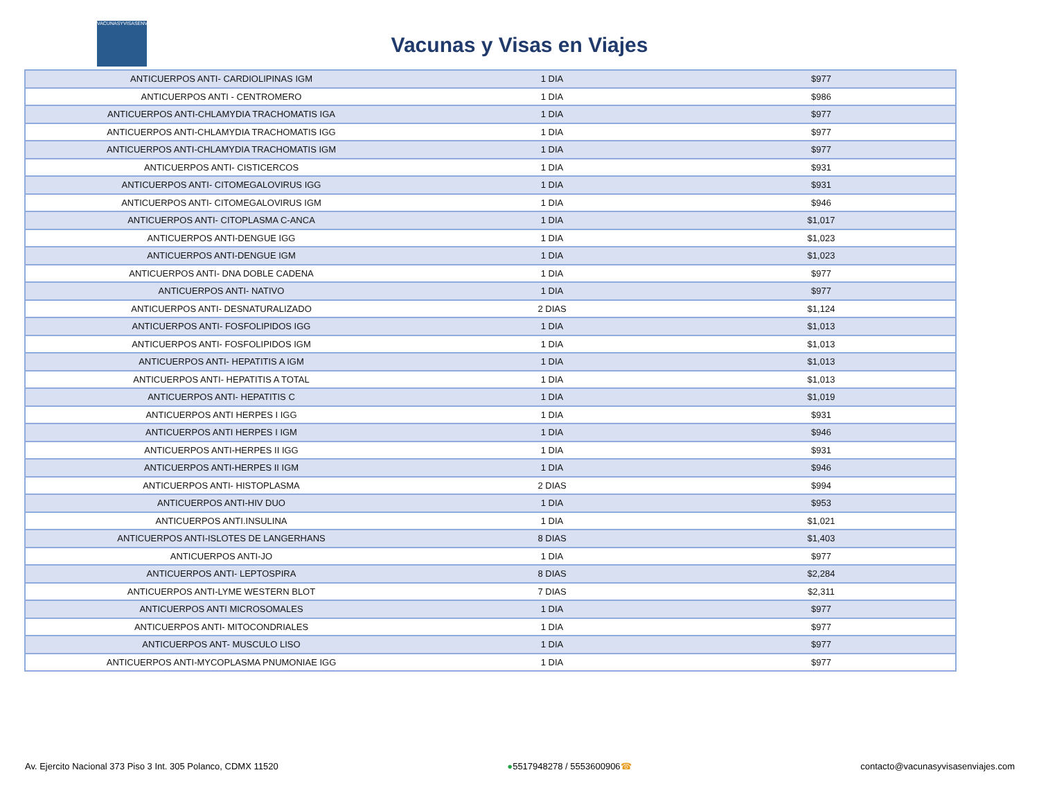VACUNASYVISASENVIAJES
Vacunas y Visas en Viajes
| ANTICUERPOS ANTI- CARDIOLIPINAS IGM | 1 DIA | $977 |
| ANTICUERPOS ANTI - CENTROMERO | 1 DIA | $986 |
| ANTICUERPOS ANTI-CHLAMYDIA TRACHOMATIS IGA | 1 DIA | $977 |
| ANTICUERPOS ANTI-CHLAMYDIA TRACHOMATIS IGG | 1 DIA | $977 |
| ANTICUERPOS ANTI-CHLAMYDIA TRACHOMATIS IGM | 1 DIA | $977 |
| ANTICUERPOS ANTI- CISTICERCOS | 1 DIA | $931 |
| ANTICUERPOS ANTI- CITOMEGALOVIRUS IGG | 1 DIA | $931 |
| ANTICUERPOS ANTI- CITOMEGALOVIRUS IGM | 1 DIA | $946 |
| ANTICUERPOS ANTI- CITOPLASMA C-ANCA | 1 DIA | $1,017 |
| ANTICUERPOS ANTI-DENGUE IGG | 1 DIA | $1,023 |
| ANTICUERPOS ANTI-DENGUE IGM | 1 DIA | $1,023 |
| ANTICUERPOS ANTI- DNA DOBLE CADENA | 1 DIA | $977 |
| ANTICUERPOS ANTI- NATIVO | 1 DIA | $977 |
| ANTICUERPOS ANTI- DESNATURALIZADO | 2 DIAS | $1,124 |
| ANTICUERPOS ANTI- FOSFOLIPIDOS IGG | 1 DIA | $1,013 |
| ANTICUERPOS ANTI- FOSFOLIPIDOS IGM | 1 DIA | $1,013 |
| ANTICUERPOS ANTI- HEPATITIS A IGM | 1 DIA | $1,013 |
| ANTICUERPOS ANTI- HEPATITIS A TOTAL | 1 DIA | $1,013 |
| ANTICUERPOS ANTI- HEPATITIS C | 1 DIA | $1,019 |
| ANTICUERPOS ANTI HERPES I IGG | 1 DIA | $931 |
| ANTICUERPOS ANTI HERPES I IGM | 1 DIA | $946 |
| ANTICUERPOS ANTI-HERPES II IGG | 1 DIA | $931 |
| ANTICUERPOS ANTI-HERPES II IGM | 1 DIA | $946 |
| ANTICUERPOS ANTI- HISTOPLASMA | 2 DIAS | $994 |
| ANTICUERPOS ANTI-HIV DUO | 1 DIA | $953 |
| ANTICUERPOS ANTI.INSULINA | 1 DIA | $1,021 |
| ANTICUERPOS ANTI-ISLOTES DE LANGERHANS | 8 DIAS | $1,403 |
| ANTICUERPOS ANTI-JO | 1 DIA | $977 |
| ANTICUERPOS ANTI- LEPTOSPIRA | 8 DIAS | $2,284 |
| ANTICUERPOS ANTI-LYME WESTERN BLOT | 7 DIAS | $2,311 |
| ANTICUERPOS ANTI MICROSOMALES | 1 DIA | $977 |
| ANTICUERPOS ANTI- MITOCONDRIALES | 1 DIA | $977 |
| ANTICUERPOS ANT- MUSCULO LISO | 1 DIA | $977 |
| ANTICUERPOS ANTI-MYCOPLASMA PNUMONIAE IGG | 1 DIA | $977 |
Av. Ejercito Nacional 373 Piso 3 Int. 305 Polanco, CDMX 11520 ●5517948278 / 5553600906☎ contacto@vacunasyvisasenviajes.com